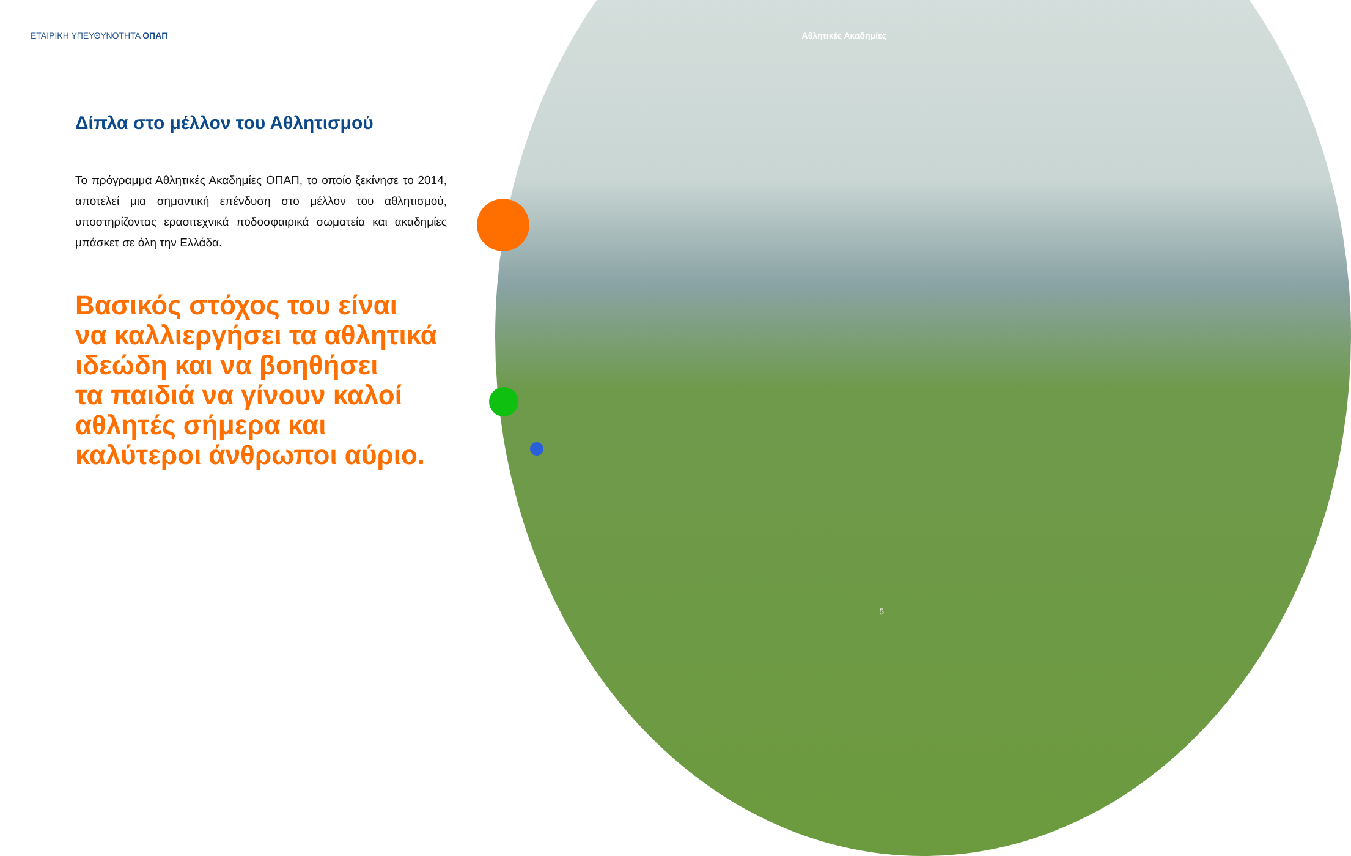ΕΤΑΙΡΙΚΗ ΥΠΕΥΘΥΝΟΤΗΤΑ ΟΠΑΠ
Δίπλα στο μέλλον του Αθλητισμού
Το πρόγραμμα Αθλητικές Ακαδημίες ΟΠΑΠ, το οποίο ξεκίνησε το 2014, αποτελεί μια σημαντική επένδυση στο μέλλον του αθλητισμού, υποστηρίζοντας ερασιτεχνικά ποδοσφαιρικά σωματεία και ακαδημίες μπάσκετ σε όλη την Ελλάδα.
Βασικός στόχος του είναι
να καλλιεργήσει τα αθλητικά
ιδεώδη και να βοηθήσει
τα παιδιά να γίνουν καλοί
αθλητές σήμερα και
καλύτεροι άνθρωποι αύριο.
Αθλητικές Ακαδημίες
5